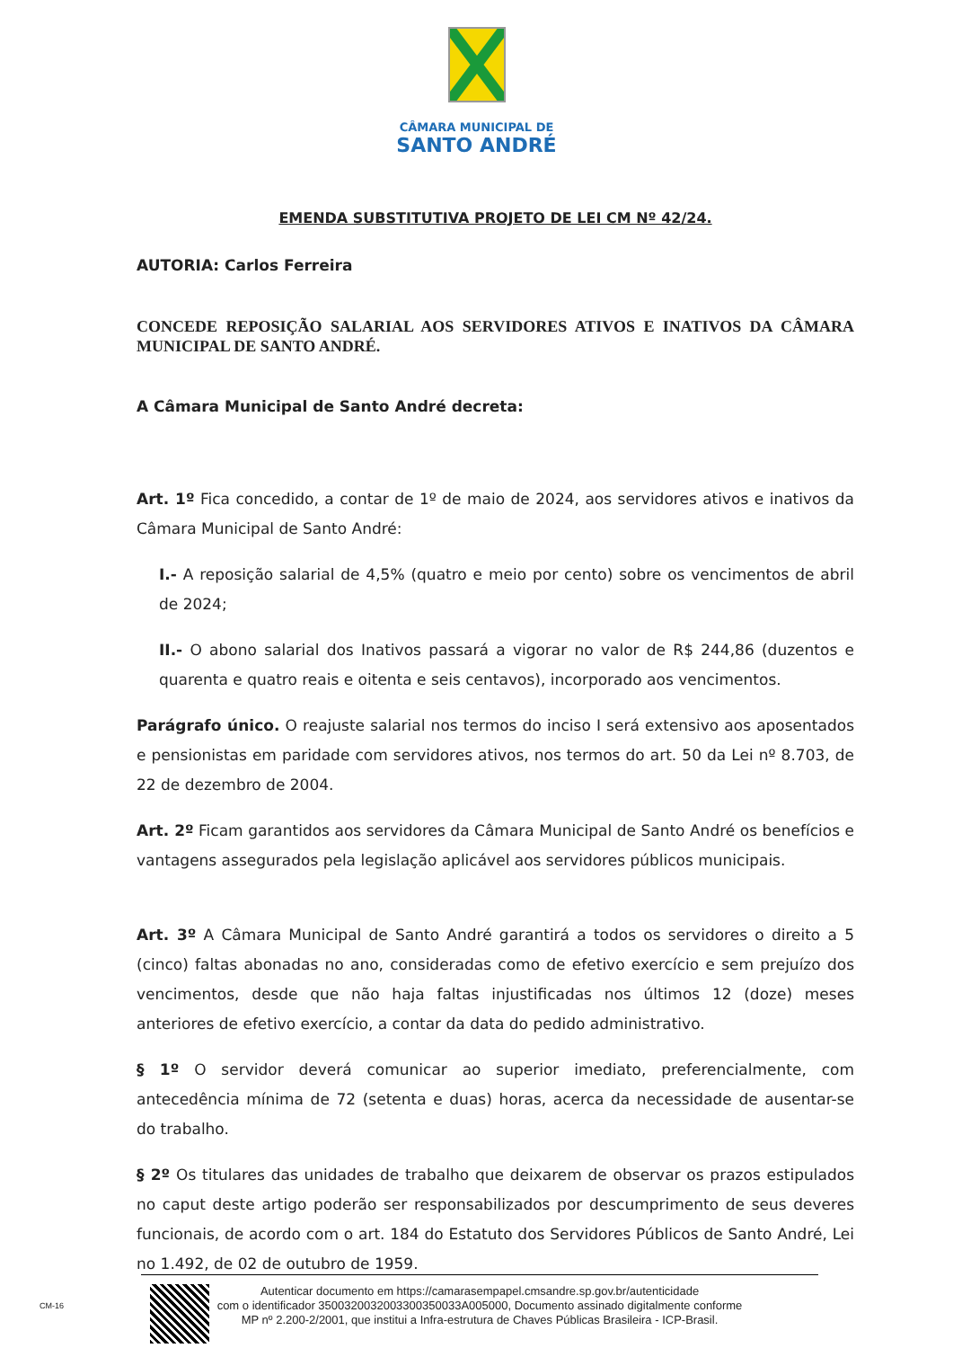CÂMARA MUNICIPAL DE
SANTO ANDRÉ
EMENDA SUBSTITUTIVA PROJETO DE LEI CM Nº 42/24.
AUTORIA: Carlos Ferreira
CONCEDE REPOSIÇÃO SALARIAL AOS SERVIDORES ATIVOS E INATIVOS DA CÂMARA MUNICIPAL DE SANTO ANDRÉ.
A Câmara Municipal de Santo André decreta:
Art. 1º Fica concedido, a contar de 1º de maio de 2024, aos servidores ativos e inativos da Câmara Municipal de Santo André:
I.- A reposição salarial de 4,5% (quatro e meio por cento) sobre os vencimentos de abril de 2024;
II.- O abono salarial dos Inativos passará a vigorar no valor de R$ 244,86 (duzentos e quarenta e quatro reais e oitenta e seis centavos), incorporado aos vencimentos.
Parágrafo único. O reajuste salarial nos termos do inciso I será extensivo aos aposentados e pensionistas em paridade com servidores ativos, nos termos do art. 50 da Lei nº 8.703, de 22 de dezembro de 2004.
Art. 2º Ficam garantidos aos servidores da Câmara Municipal de Santo André os benefícios e vantagens assegurados pela legislação aplicável aos servidores públicos municipais.
Art. 3º A Câmara Municipal de Santo André garantirá a todos os servidores o direito a 5 (cinco) faltas abonadas no ano, consideradas como de efetivo exercício e sem prejuízo dos vencimentos, desde que não haja faltas injustificadas nos últimos 12 (doze) meses anteriores de efetivo exercício, a contar da data do pedido administrativo.
§ 1º O servidor deverá comunicar ao superior imediato, preferencialmente, com antecedência mínima de 72 (setenta e duas) horas, acerca da necessidade de ausentar-se do trabalho.
§ 2º Os titulares das unidades de trabalho que deixarem de observar os prazos estipulados no caput deste artigo poderão ser responsabilizados por descumprimento de seus deveres funcionais, de acordo com o art. 184 do Estatuto dos Servidores Públicos de Santo André, Lei no 1.492, de 02 de outubro de 1959.
Autenticar documento em https://camarasempapel.cmsandre.sp.gov.br/autenticidade
com o identificador 3500320032003300350033A005000, Documento assinado digitalmente conforme
MP nº 2.200-2/2001, que institui a Infra-estrutura de Chaves Públicas Brasileira - ICP-Brasil.
CM-16